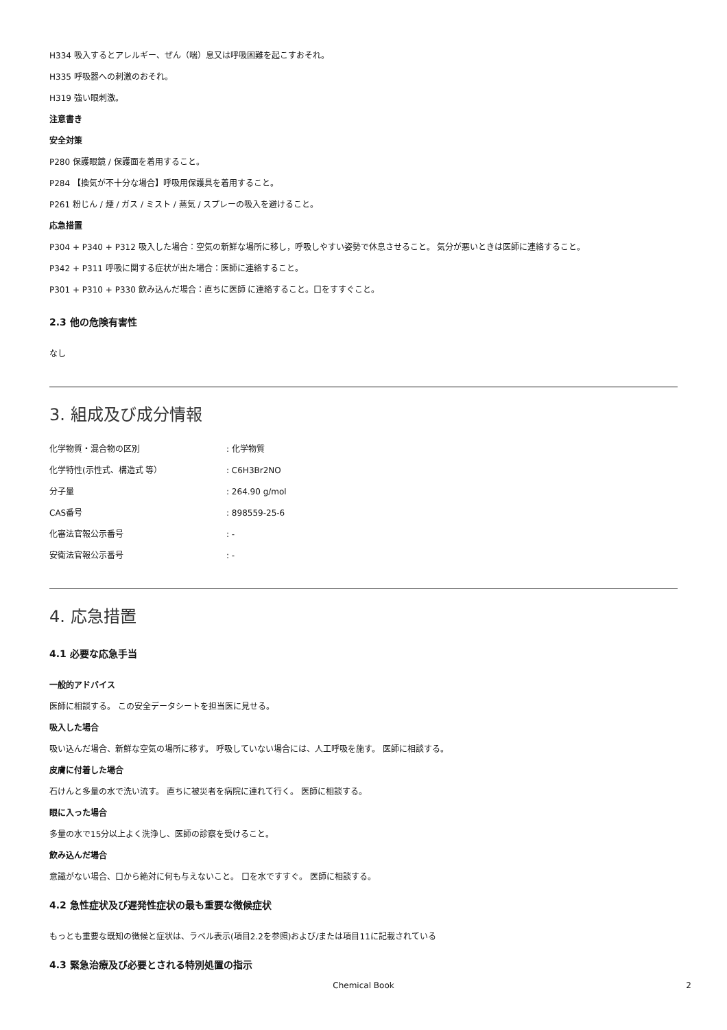H334 吸入するとアレルギー、ぜん（喘）息又は呼吸困難を起こすおそれ。
H335 呼吸器への刺激のおそれ。
H319 強い眼刺激。
注意書き
安全対策
P280 保護眼鏡 / 保護面を着用すること。
P284 【換気が不十分な場合】呼吸用保護具を着用すること。
P261 粉じん / 煙 / ガス / ミスト / 蒸気 / スプレーの吸入を避けること。
応急措置
P304 + P340 + P312 吸入した場合：空気の新鮮な場所に移し，呼吸しやすい姿勢で休息させること。 気分が悪いときは医師に連絡すること。
P342 + P311 呼吸に関する症状が出た場合：医師に連絡すること。
P301 + P310 + P330 飲み込んだ場合：直ちに医師 に連絡すること。口をすすぐこと。
2.3 他の危険有害性
なし
3. 組成及び成分情報
| 化学物質・混合物の区別 | : 化学物質 |
| 化学特性(示性式、構造式 等） | : C6H3Br2NO |
| 分子量 | : 264.90 g/mol |
| CAS番号 | : 898559-25-6 |
| 化審法官報公示番号 | : - |
| 安衛法官報公示番号 | : - |
4. 応急措置
4.1 必要な応急手当
一般的アドバイス
医師に相談する。 この安全データシートを担当医に見せる。
吸入した場合
吸い込んだ場合、新鮮な空気の場所に移す。 呼吸していない場合には、人工呼吸を施す。 医師に相談する。
皮膚に付着した場合
石けんと多量の水で洗い流す。 直ちに被災者を病院に連れて行く。 医師に相談する。
眼に入った場合
多量の水で15分以上よく洗浄し、医師の診察を受けること。
飲み込んだ場合
意識がない場合、口から絶対に何も与えないこと。 口を水ですすぐ。 医師に相談する。
4.2 急性症状及び遅発性症状の最も重要な徴候症状
もっとも重要な既知の徴候と症状は、ラベル表示(項目2.2を参照)および/または項目11に記載されている
4.3 緊急治療及び必要とされる特別処置の指示
Chemical Book 2